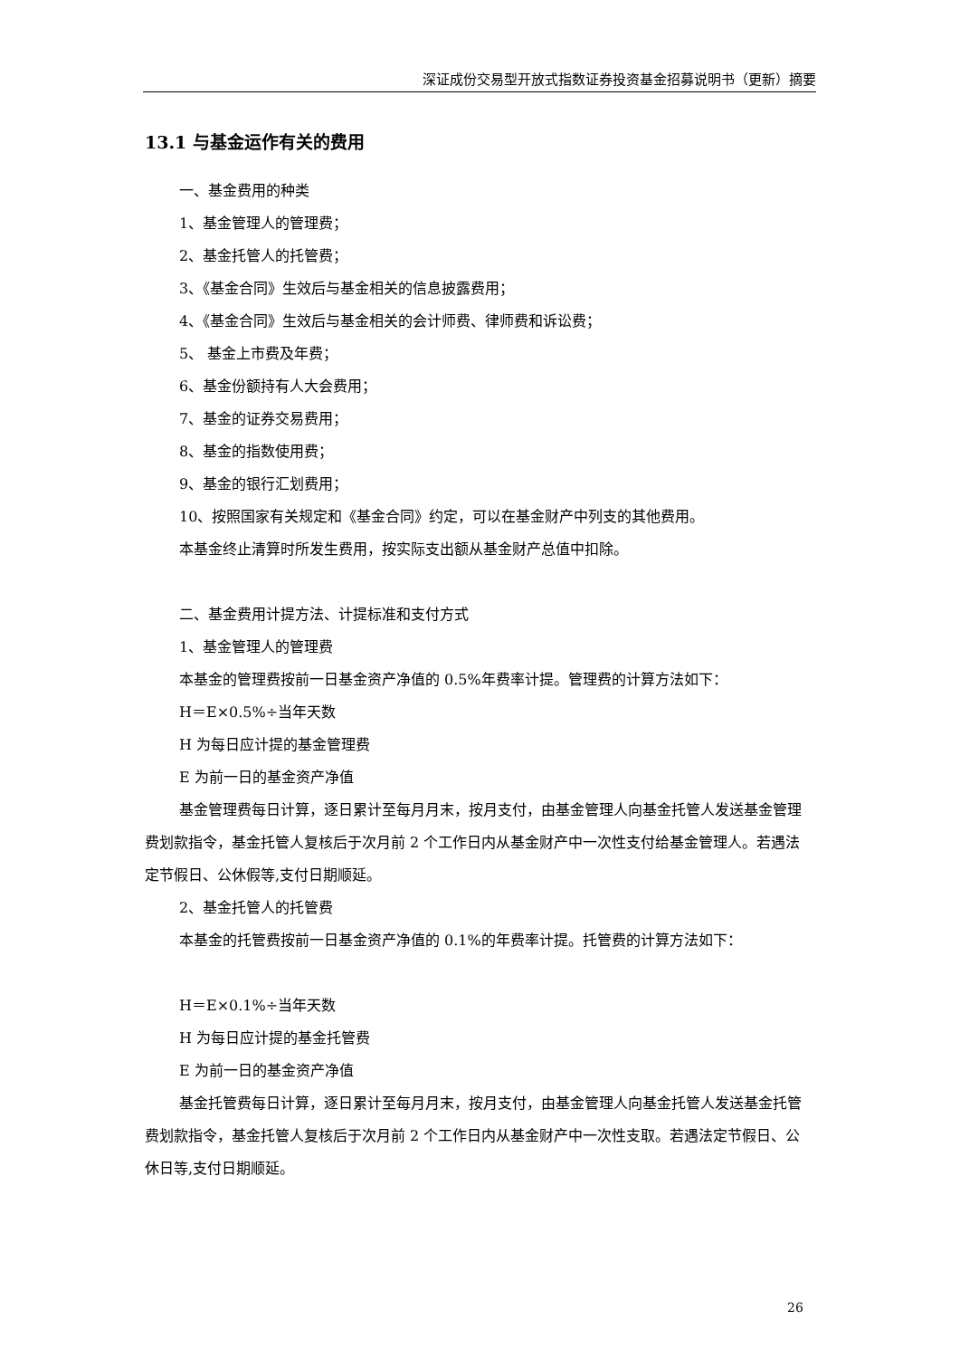深证成份交易型开放式指数证券投资基金招募说明书（更新）摘要
13.1 与基金运作有关的费用
一、基金费用的种类
1、基金管理人的管理费；
2、基金托管人的托管费；
3、《基金合同》生效后与基金相关的信息披露费用；
4、《基金合同》生效后与基金相关的会计师费、律师费和诉讼费；
5、 基金上市费及年费；
6、基金份额持有人大会费用；
7、基金的证券交易费用；
8、基金的指数使用费；
9、基金的银行汇划费用；
10、按照国家有关规定和《基金合同》约定，可以在基金财产中列支的其他费用。
本基金终止清算时所发生费用，按实际支出额从基金财产总值中扣除。
二、基金费用计提方法、计提标准和支付方式
1、基金管理人的管理费
本基金的管理费按前一日基金资产净值的 0.5%年费率计提。管理费的计算方法如下：
H＝E×0.5%÷当年天数
H 为每日应计提的基金管理费
E 为前一日的基金资产净值
基金管理费每日计算，逐日累计至每月月末，按月支付，由基金管理人向基金托管人发送基金管理费划款指令，基金托管人复核后于次月前 2 个工作日内从基金财产中一次性支付给基金管理人。若遇法定节假日、公休假等,支付日期顺延。
2、基金托管人的托管费
本基金的托管费按前一日基金资产净值的 0.1%的年费率计提。托管费的计算方法如下：
H＝E×0.1%÷当年天数
H 为每日应计提的基金托管费
E 为前一日的基金资产净值
基金托管费每日计算，逐日累计至每月月末，按月支付，由基金管理人向基金托管人发送基金托管费划款指令，基金托管人复核后于次月前 2 个工作日内从基金财产中一次性支取。若遇法定节假日、公休日等,支付日期顺延。
26